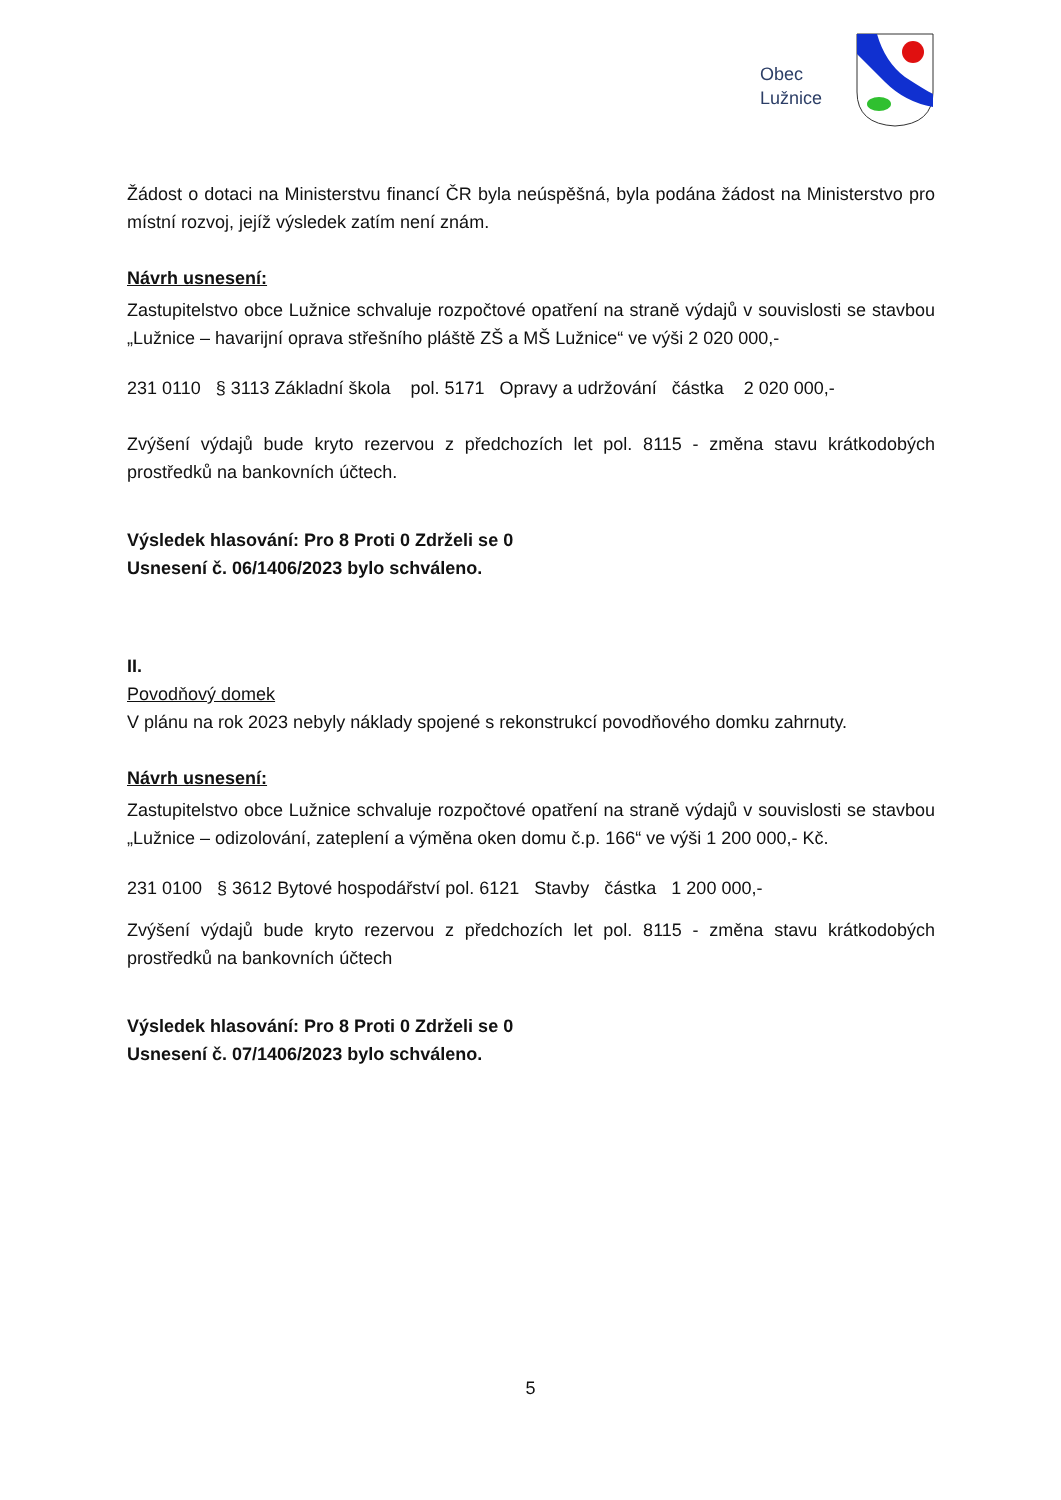Obec
Lužnice
Žádost o dotaci na Ministerstvu financí ČR byla neúspěšná, byla podána žádost na Ministerstvo pro místní rozvoj, jejíž výsledek zatím není znám.
Návrh usnesení:
Zastupitelstvo obce Lužnice schvaluje rozpočtové opatření na straně výdajů v souvislosti se stavbou „Lužnice – havarijní oprava střešního pláště ZŠ a MŠ Lužnice“ ve výši 2 020 000,-
231 0110 § 3113 Základní škola pol. 5171 Opravy a udržování částka 2 020 000,-
Zvýšení výdajů bude kryto rezervou z předchozích let pol. 8115 - změna stavu krátkodobých prostředků na bankovních účtech.
Výsledek hlasování: Pro 8 Proti 0 Zdrželi se 0
Usnesení č. 06/1406/2023 bylo schváleno.
II.
Povodňový domek
V plánu na rok 2023 nebyly náklady spojené s rekonstrukcí povodňového domku zahrnuty.
Návrh usnesení:
Zastupitelstvo obce Lužnice schvaluje rozpočtové opatření na straně výdajů v souvislosti se stavbou „Lužnice – odizolování, zateplení a výměna oken domu č.p. 166“ ve výši 1 200 000,- Kč.
231 0100 § 3612 Bytové hospodářství pol. 6121 Stavby částka 1 200 000,-
Zvýšení výdajů bude kryto rezervou z předchozích let pol. 8115 - změna stavu krátkodobých prostředků na bankovních účtech
Výsledek hlasování: Pro 8 Proti 0 Zdrželi se 0
Usnesení č. 07/1406/2023 bylo schváleno.
5